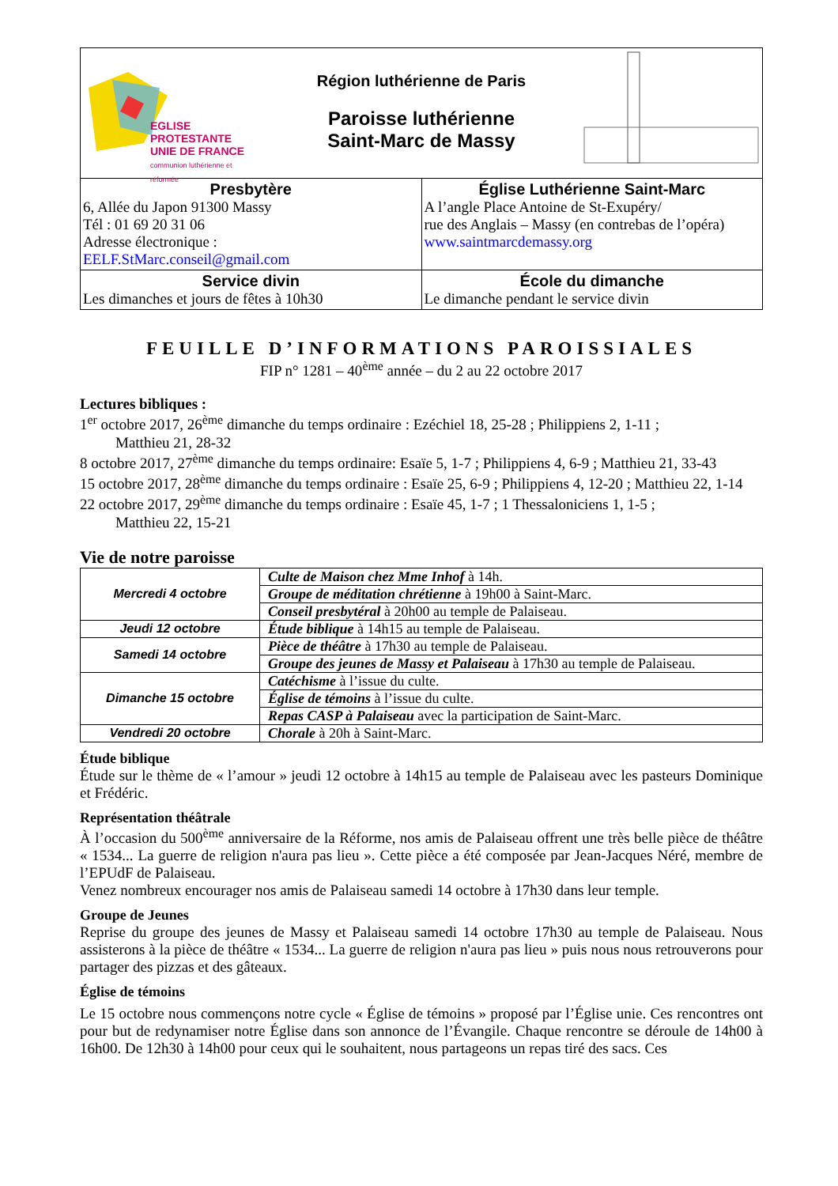| EGLISE PROTESTANTE UNIE DE FRANCE communion luthérienne et réformée Région luthérienne de Paris Paroisse luthérienne Saint-Marc de Massy | |
| Presbytère 6, Allée du Japon 91300 Massy Tél : 01 69 20 31 06 Adresse électronique : EELF.StMarc.conseil@gmail.com | Église Luthérienne Saint-Marc A l’angle Place Antoine de St-Exupéry/ rue des Anglais – Massy (en contrebas de l’opéra) www.saintmarcdemassy.org |
| Service divin Les dimanches et jours de fêtes à 10h30 | École du dimanche Le dimanche pendant le service divin |
FEUILLE D’INFORMATIONS PAROISSIALES
FIP n° 1281 – 40<sup>ème</sup> année – du 2 au 22 octobre 2017
Lectures bibliques :
1<sup>er</sup> octobre 2017, 26<sup>ème</sup> dimanche du temps ordinaire : Ezéchiel 18, 25-28 ; Philippiens 2, 1-11 ;
Matthieu 21, 28-32
8 octobre 2017, 27<sup>ème</sup> dimanche du temps ordinaire: Esaïe 5, 1-7 ; Philippiens 4, 6-9 ; Matthieu 21, 33-43
15 octobre 2017, 28<sup>ème</sup> dimanche du temps ordinaire : Esaïe 25, 6-9 ; Philippiens 4, 12-20 ; Matthieu 22, 1-14
22 octobre 2017, 29<sup>ème</sup> dimanche du temps ordinaire : Esaïe 45, 1-7 ; 1 Thessaloniciens 1, 1-5 ;
Matthieu 22, 15-21
Vie de notre paroisse
| Mercredi 4 octobre | Culte de Maison chez Mme Inhof à 14h. |
| | Groupe de méditation chrétienne à 19h00 à Saint-Marc. |
| | Conseil presbytéral à 20h00 au temple de Palaiseau. |
| Jeudi 12 octobre | Étude biblique à 14h15 au temple de Palaiseau. |
| Samedi 14 octobre | Pièce de théâtre à 17h30 au temple de Palaiseau. |
| | Groupe des jeunes de Massy et Palaiseau à 17h30 au temple de Palaiseau. |
| Dimanche 15 octobre | Catéchisme à l’issue du culte. |
| | Église de témoins à l’issue du culte. |
| | Repas CASP à Palaiseau avec la participation de Saint-Marc. |
| Vendredi 20 octobre | Chorale à 20h à Saint-Marc. |
Étude biblique
Étude sur le thème de « l’amour » jeudi 12 octobre à 14h15 au temple de Palaiseau avec les pasteurs Dominique et Frédéric.
Représentation théâtrale
À l’occasion du 500<sup>ème</sup> anniversaire de la Réforme, nos amis de Palaiseau offrent une très belle pièce de théâtre « 1534... La guerre de religion n'aura pas lieu ». Cette pièce a été composée par Jean-Jacques Néré, membre de l’EPUdF de Palaiseau.
Venez nombreux encourager nos amis de Palaiseau samedi 14 octobre à 17h30 dans leur temple.
Groupe de Jeunes
Reprise du groupe des jeunes de Massy et Palaiseau samedi 14 octobre 17h30 au temple de Palaiseau. Nous assisterons à la pièce de théâtre « 1534... La guerre de religion n'aura pas lieu » puis nous nous retrouverons pour partager des pizzas et des gâteaux.
Église de témoins
Le 15 octobre nous commençons notre cycle « Église de témoins » proposé par l’Église unie. Ces rencontres ont pour but de redynamiser notre Église dans son annonce de l’Évangile. Chaque rencontre se déroule de 14h00 à 16h00. De 12h30 à 14h00 pour ceux qui le souhaitent, nous partageons un repas tiré des sacs. Ces